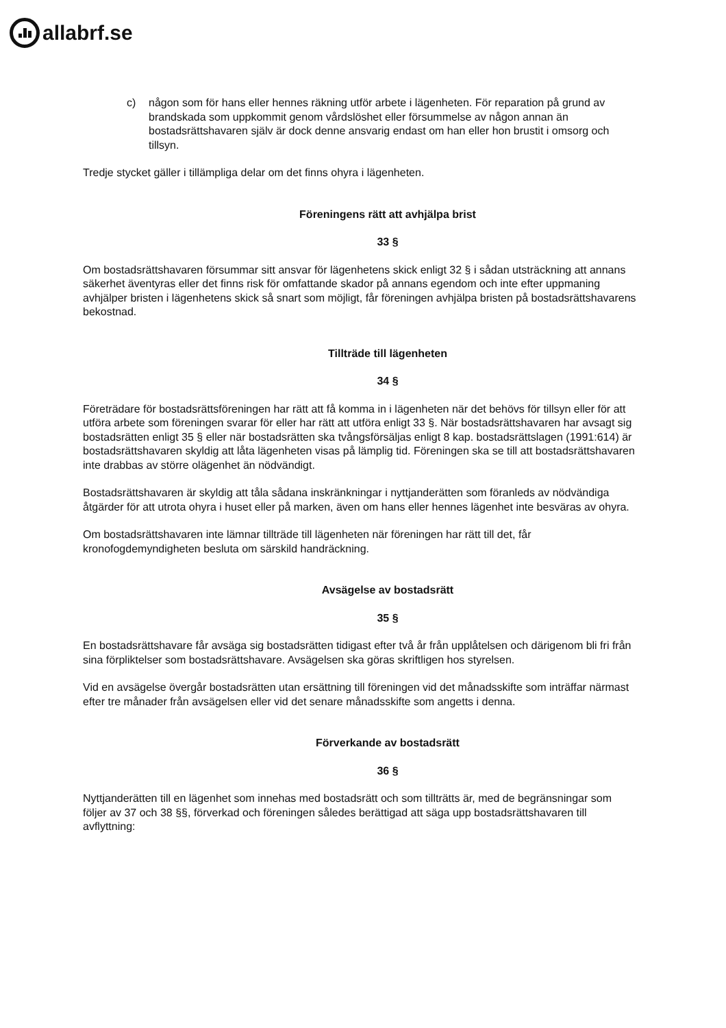allabrf.se
c) någon som för hans eller hennes räkning utför arbete i lägenheten. För reparation på grund av brandskada som uppkommit genom vårdslöshet eller försummelse av någon annan än bostadsrättshavaren själv är dock denne ansvarig endast om han eller hon brustit i omsorg och tillsyn.
Tredje stycket gäller i tillämpliga delar om det finns ohyra i lägenheten.
Föreningens rätt att avhjälpa brist
33 §
Om bostadsrättshavaren försummar sitt ansvar för lägenhetens skick enligt 32 § i sådan utsträckning att annans säkerhet äventyras eller det finns risk för omfattande skador på annans egendom och inte efter uppmaning avhjälper bristen i lägenhetens skick så snart som möjligt, får föreningen avhjälpa bristen på bostadsrättshavarens bekostnad.
Tillträde till lägenheten
34 §
Företrädare för bostadsrättsföreningen har rätt att få komma in i lägenheten när det behövs för tillsyn eller för att utföra arbete som föreningen svarar för eller har rätt att utföra enligt 33 §. När bostadsrättshavaren har avsagt sig bostadsrätten enligt 35 § eller när bostadsrätten ska tvångsförsäljas enligt 8 kap. bostadsrättslagen (1991:614) är bostadsrättshavaren skyldig att låta lägenheten visas på lämplig tid. Föreningen ska se till att bostadsrättshavaren inte drabbas av större olägenhet än nödvändigt.
Bostadsrättshavaren är skyldig att tåla sådana inskränkningar i nyttjanderätten som föranleds av nödvändiga åtgärder för att utrota ohyra i huset eller på marken, även om hans eller hennes lägenhet inte besväras av ohyra.
Om bostadsrättshavaren inte lämnar tillträde till lägenheten när föreningen har rätt till det, får kronofogdemyndigheten besluta om särskild handräckning.
Avsägelse av bostadsrätt
35 §
En bostadsrättshavare får avsäga sig bostadsrätten tidigast efter två år från upplåtelsen och därigenom bli fri från sina förpliktelser som bostadsrättshavare. Avsägelsen ska göras skriftligen hos styrelsen.
Vid en avsägelse övergår bostadsrätten utan ersättning till föreningen vid det månadsskifte som inträffar närmast efter tre månader från avsägelsen eller vid det senare månadsskifte som angetts i denna.
Förverkande av bostadsrätt
36 §
Nyttjanderätten till en lägenhet som innehas med bostadsrätt och som tillträtts är, med de begränsningar som följer av 37 och 38 §§, förverkad och föreningen således berättigad att säga upp bostadsrättshavaren till avflyttning: